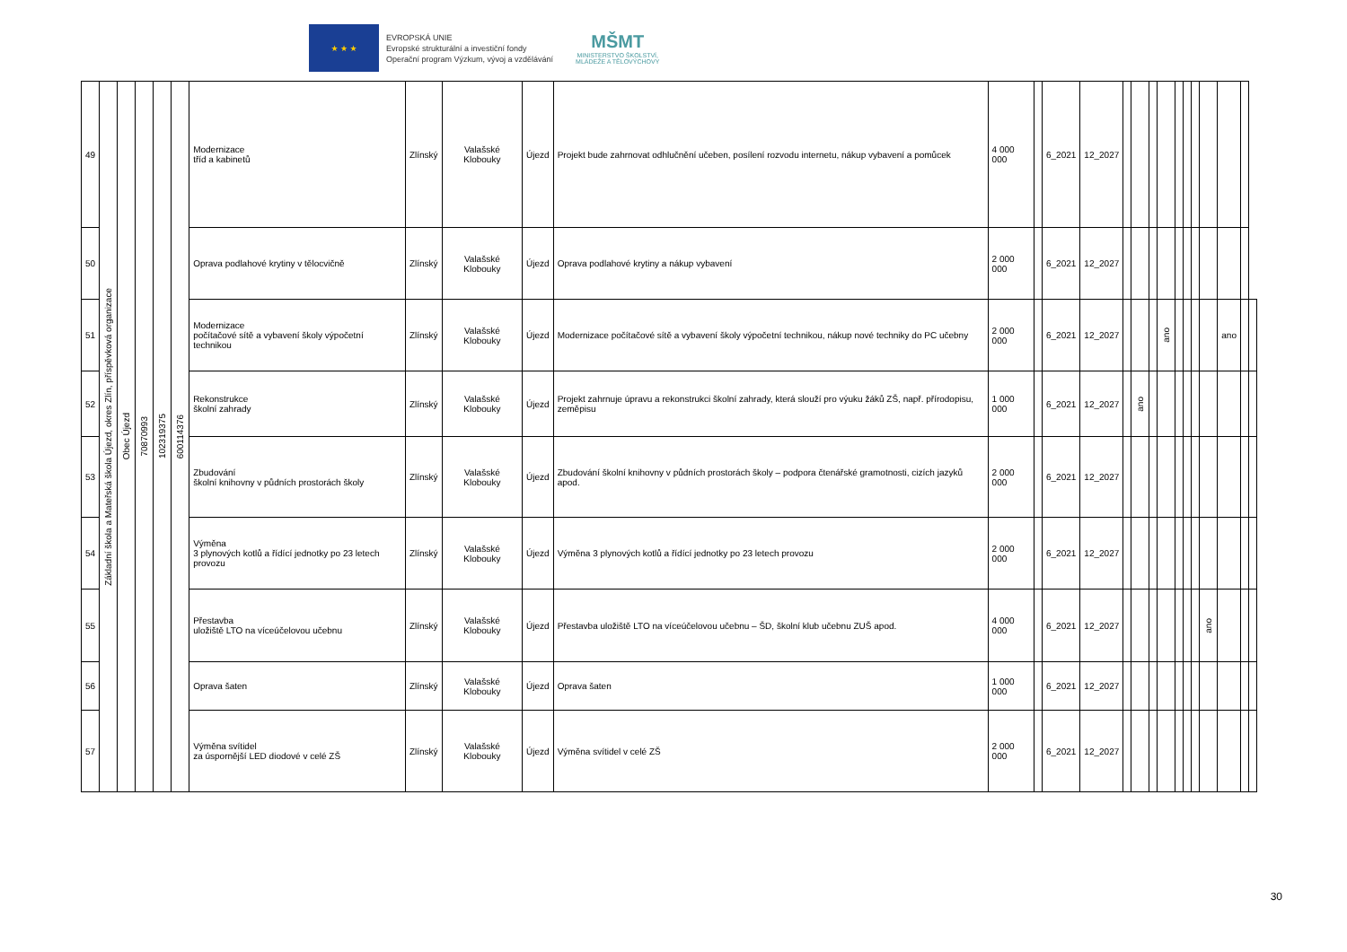★ ★ ★
EVROPSKÁ UNIE
Evropské strukturální a investiční fondy
Operační program Výzkum, vývoj a vzdělávání
MŠMT
MINISTERSTVO ŠKOLSTVÍ,
MLÁDEŽE A TĚLOVÝCHOVY
| 49 | Základní škola a Mateřská škola Újezd, okres Zlín, příspěvková organizace | Obec Újezd | 70870993 | 102319375 | 600114376 | Modernizace tříd a kabinetů | Zlínský | Valašské Klobouky | Újezd | Projekt bude zahrnovat odhlučnění učeben, posílení rozvodu internetu, nákup vybavení a pomůcek | 4 000 000 | | 6_2021 | 12_2027 | | | | | | | | | | | |
| 50 | | | | | | Oprava podlahové krytiny v tělocvičně | Zlínský | Valašské Klobouky | Újezd | Oprava podlahové krytiny a nákup vybavení | 2 000 000 | | 6_2021 | 12_2027 | | | | | | | | | | | |
| 51 | | | | | | Modernizace počítačové sítě a vybavení školy výpočetní technikou | Zlínský | Valašské Klobouky | Újezd | Modernizace počítačové sítě a vybavení školy výpočetní technikou, nákup nové techniky do PC učebny | 2 000 000 | | 6_2021 | 12_2027 | | | | ano | | | | | ano | | |
| 52 | | | | | | Rekonstrukce školní zahrady | Zlínský | Valašské Klobouky | Újezd | Projekt zahrnuje úpravu a rekonstrukci školní zahrady, která slouží pro výuku žáků ZŠ, např. přírodopisu, zeměpisu | 1 000 000 | | 6_2021 | 12_2027 | | ano | | | | | | | | | |
| 53 | | | | | | Zbudování školní knihovny v půdních prostorách školy | Zlínský | Valašské Klobouky | Újezd | Zbudování školní knihovny v půdních prostorách školy – podpora čtenářské gramotnosti, cizích jazyků apod. | 2 000 000 | | 6_2021 | 12_2027 | | | | | | | | | | | |
| 54 | | | | | | Výměna 3 plynových kotlů a řídící jednotky po 23 letech provozu | Zlínský | Valašské Klobouky | Újezd | Výměna 3 plynových kotlů a řídící jednotky po 23 letech provozu | 2 000 000 | | 6_2021 | 12_2027 | | | | | | | | | | | |
| 55 | | | | | | Přestavba uložiště LTO na víceúčelovou učebnu | Zlínský | Valašské Klobouky | Újezd | Přestavba uložiště LTO na víceúčelovou učebnu – ŠD, školní klub učebnu ZUŠ apod. | 4 000 000 | | 6_2021 | 12_2027 | | | | | | | | ano | | | |
| 56 | | | | | | Oprava šaten | Zlínský | Valašské Klobouky | Újezd | Oprava šaten | 1 000 000 | | 6_2021 | 12_2027 | | | | | | | | | | | |
| 57 | | | | | | Výměna svítidel za úspornější LED diodové v celé ZŠ | Zlínský | Valašské Klobouky | Újezd | Výměna svítidel v celé ZŠ | 2 000 000 | | 6_2021 | 12_2027 | | | | | | | | | | | |
30